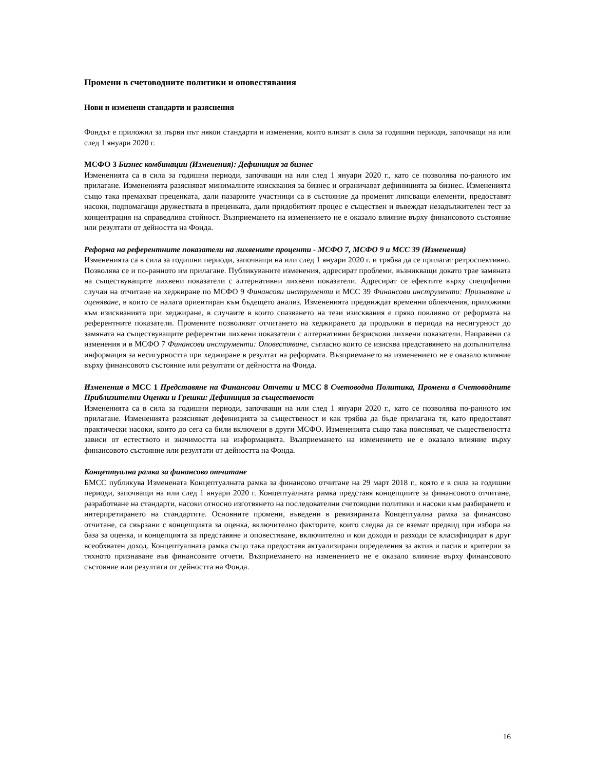Промени в счетоводните политики и оповестявания
Нови и изменени стандарти и разяснения
Фондът е приложил за първи път някои стандарти и изменения, които влизат в сила за годишни периоди, започващи на или след 1 януари 2020 г.
МСФО 3 Бизнес комбинации (Изменения): Дефиниция за бизнес
Измененията са в сила за годишни периоди, започващи на или след 1 януари 2020 г., като се позволява по-ранното им прилагане. Измененията разясняват минималните изисквания за бизнес и ограничават дефиницията за бизнес. Измененията също така премахват преценката, дали пазарните участници са в състояние да променят липсващи елементи, предоставят насоки, подпомагащи дружествата в преценката, дали придобитият процес е съществен и въвеждат незадължителен тест за концентрация на справедлива стойност. Възприемането на изменението не е оказало влияние върху финансовото състояние или резултати от дейността на Фонда.
Реформа на референтните показатели на лихвените проценти - МСФО 7, МСФО 9 и МСС 39 (Изменения)
Измененията са в сила за годишни периоди, започващи на или след 1 януари 2020 г. и трябва да се прилагат ретроспективно. Позволява се и по-ранното им прилагане. Публикуваните изменения, адресират проблеми, възникващи докато трае замяната на съществуващите лихвени показатели с алтернативни лихвени показатели. Адресират се ефектите върху специфични случаи на отчитане на хеджиране по МСФО 9 Финансови инструменти и МСС 39 Финансови инструменти: Признаване и оценяване, в които се налага ориентиран към бъдещето анализ. Измененията предвиждат временни облекчения, приложими към изискванията при хеджиране, в случаите в които спазването на тези изисквания е пряко повлияно от реформата на референтните показатели. Промените позволяват отчитането на хеджирането да продължи в периода на несигурност до замяната на съществуващите референтни лихвени показатели с алтернативни безрискови лихвени показатели. Направени са изменения и в МСФО 7 Финансови инструменти: Оповестяване, съгласно които се изисква представянето на допълнителна информация за несигурността при хеджиране в резултат на реформата. Възприемането на изменението не е оказало влияние върху финансовото състояние или резултати от дейността на Фонда.
Изменения в МСС 1 Представяне на Финансови Отчети и МСС 8 Счетоводна Политика, Промени в Счетоводните Приблизителни Оценки и Грешки: Дефиниция за същественост
Измененията са в сила за годишни периоди, започващи на или след 1 януари 2020 г., като се позволява по-ранното им прилагане. Измененията разясняват дефиницията за същественост и как трябва да бъде прилагана тя, като предоставят практически насоки, които до сега са били включени в други МСФО. Измененията също така поясняват, че съществеността зависи от естеството и значимостта на информацията. Възприемането на изменението не е оказало влияние върху финансовото състояние или резултати от дейността на Фонда.
Концептуална рамка за финансово отчитане
БМСС публикува Изменената Концептуалната рамка за финансово отчитане на 29 март 2018 г., която е в сила за годишни периоди, започващи на или след 1 януари 2020 г. Концептуалната рамка представя концепциите за финансовото отчитане, разработване на стандарти, насоки относно изготвянето на последователни счетоводни политики и насоки към разбирането и интерпретирането на стандартите. Основните промени, въведени в ревизираната Концептуална рамка за финансово отчитане, са свързани с концепцията за оценка, включително факторите, които следва да се вземат предвид при избора на база за оценка, и концепцията за представяне и оповестяване, включително и кои доходи и разходи се класифицират в друг всеобхватен доход. Концептуалната рамка също така предоставя актуализирани определения за актив и пасив и критерии за тяхното признаване във финансовите отчети. Възприемането на изменението не е оказало влияние върху финансовото състояние или резултати от дейността на Фонда.
16